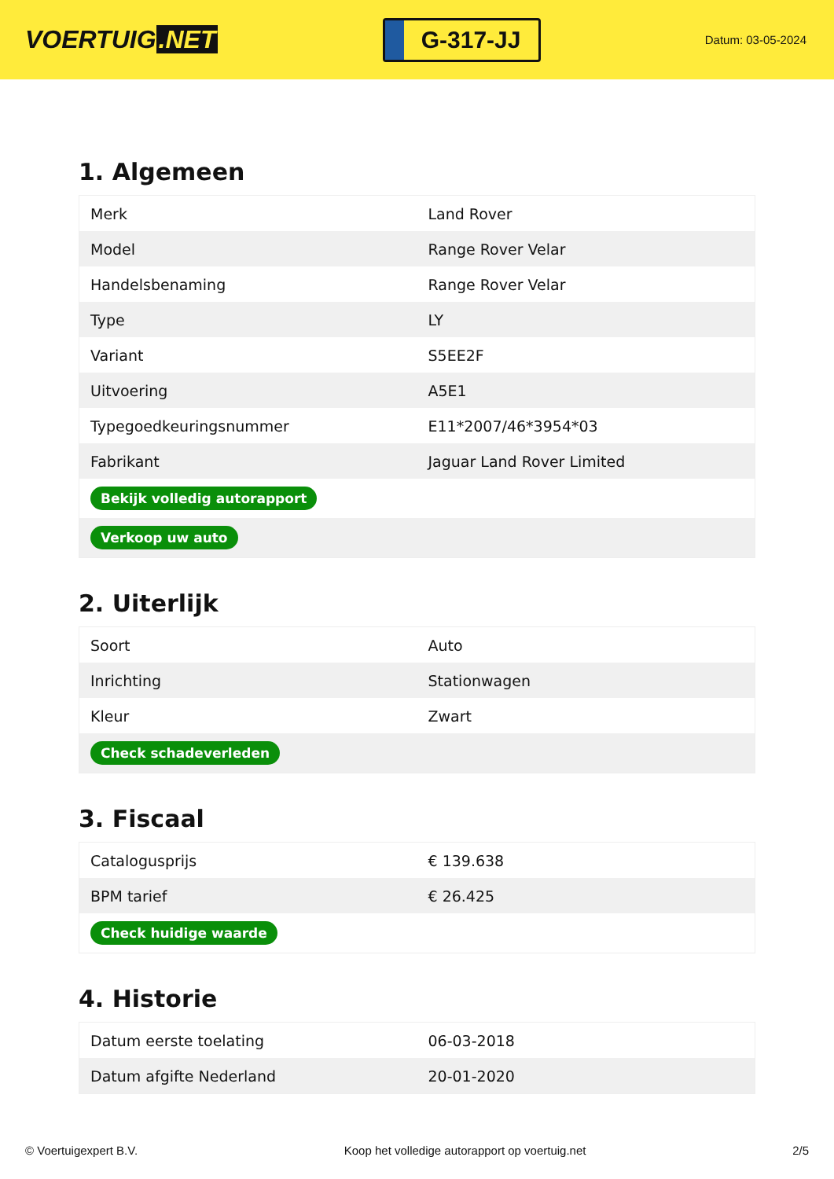VOERTUIG.NET
G-317-JJ
Datum: 03-05-2024
1. Algemeen
| Merk | Land Rover |
| Model | Range Rover Velar |
| Handelsbenaming | Range Rover Velar |
| Type | LY |
| Variant | S5EE2F |
| Uitvoering | A5E1 |
| Typegoedkeuringsnummer | E11*2007/46*3954*03 |
| Fabrikant | Jaguar Land Rover Limited |
| Bekijk volledig autorapport | |
| Verkoop uw auto | |
2. Uiterlijk
| Soort | Auto |
| Inrichting | Stationwagen |
| Kleur | Zwart |
| Check schadeverleden | |
3. Fiscaal
| Catalogusprijs | € 139.638 |
| BPM tarief | € 26.425 |
| Check huidige waarde | |
4. Historie
| Datum eerste toelating | 06-03-2018 |
| Datum afgifte Nederland | 20-01-2020 |
© Voertuigexpert B.V. Koop het volledige autorapport op voertuig.net 2/5